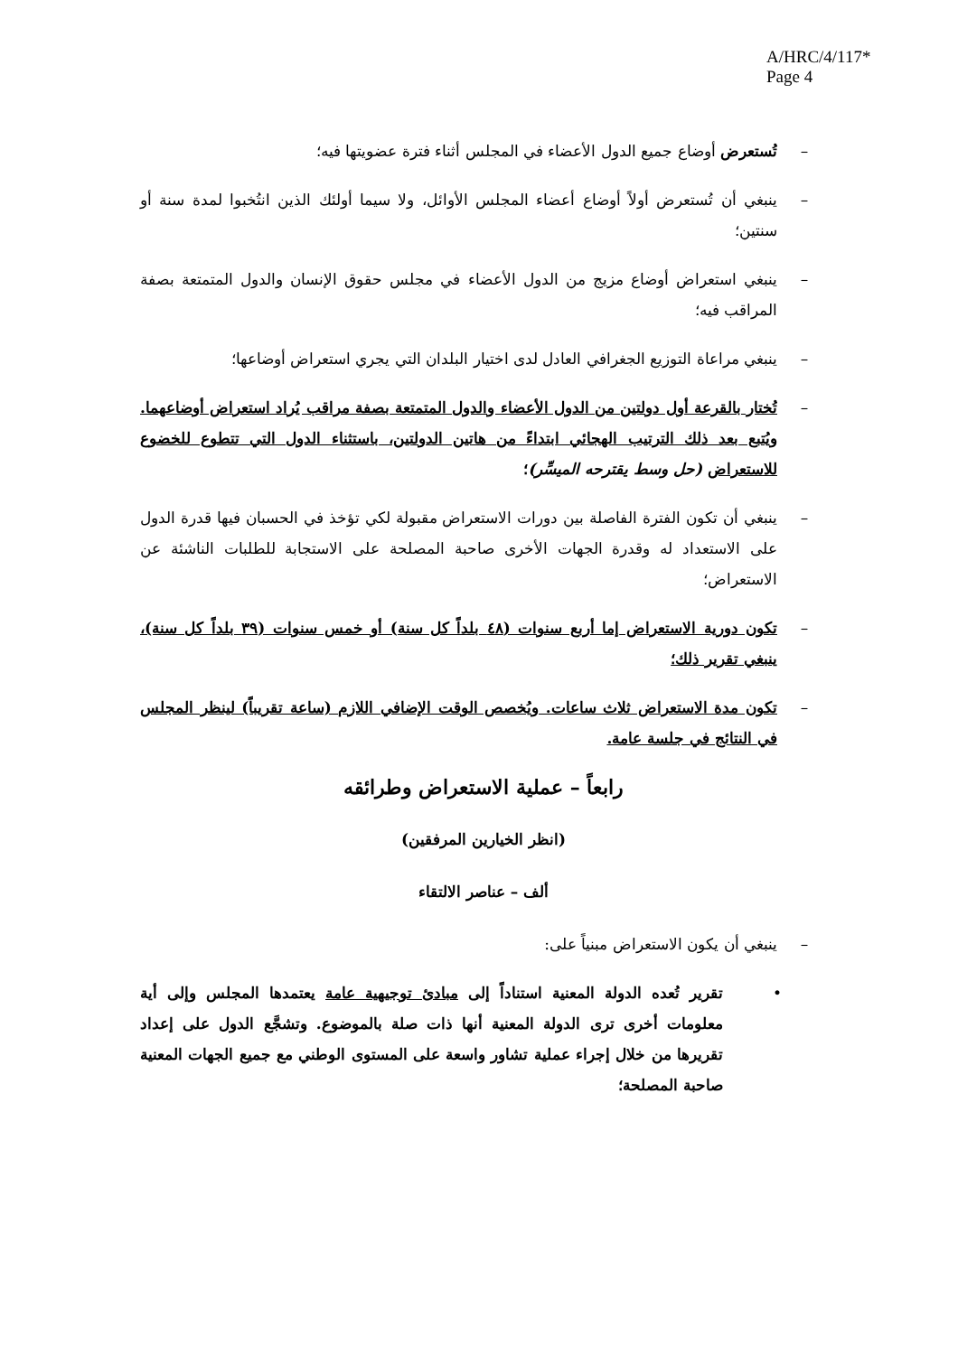A/HRC/4/117*
Page 4
– تُستعرض أوضاع جميع الدول الأعضاء في المجلس أثناء فترة عضويتها فيه؛
– ينبغي أن تُستعرض أولاً أوضاع أعضاء المجلس الأوائل، ولا سيما أولئك الذين انتُخبوا لمدة سنة أو سنتين؛
– ينبغي استعراض أوضاع مزيج من الدول الأعضاء في مجلس حقوق الإنسان والدول المتمتعة بصفة المراقب فيه؛
– ينبغي مراعاة التوزيع الجغرافي العادل لدى اختيار البلدان التي يجري استعراض أوضاعها؛
– تُختار بالقرعة أول دولتين من الدول الأعضاء والدول المتمتعة بصفة مراقب يُراد استعراض أوضاعهما. ويُتبع بعد ذلك الترتيب الهجائي ابتداءً من هاتين الدولتين، باستثناء الدول التي تتطوع للخضوع للاستعراض (حل وسط يقترحه الميسِّر)؛
– ينبغي أن تكون الفترة الفاصلة بين دورات الاستعراض مقبولة لكي تؤخذ في الحسبان فيها قدرة الدول على الاستعداد له وقدرة الجهات الأخرى صاحبة المصلحة على الاستجابة للطلبات الناشئة عن الاستعراض؛
– تكون دورية الاستعراض إما أربع سنوات (٤٨ بلداً كل سنة) أو خمس سنوات (٣٩ بلداً كل سنة)، ينبغي تقرير ذلك؛
– تكون مدة الاستعراض ثلاث ساعات. ويُخصص الوقت الإضافي اللازم (ساعة تقريباً) لينظر المجلس في النتائج في جلسة عامة.
رابعاً – عملية الاستعراض وطرائقه
(انظر الخيارين المرفقين)
ألف – عناصر الالتقاء
– ينبغي أن يكون الاستعراض مبنياً على:
• تقرير تُعده الدولة المعنية استناداً إلى مبادئ توجيهية عامة يعتمدها المجلس وإلى أية معلومات أخرى ترى الدولة المعنية أنها ذات صلة بالموضوع. وتشجَّع الدول على إعداد تقريرها من خلال إجراء عملية تشاور واسعة على المستوى الوطني مع جميع الجهات المعنية صاحبة المصلحة؛